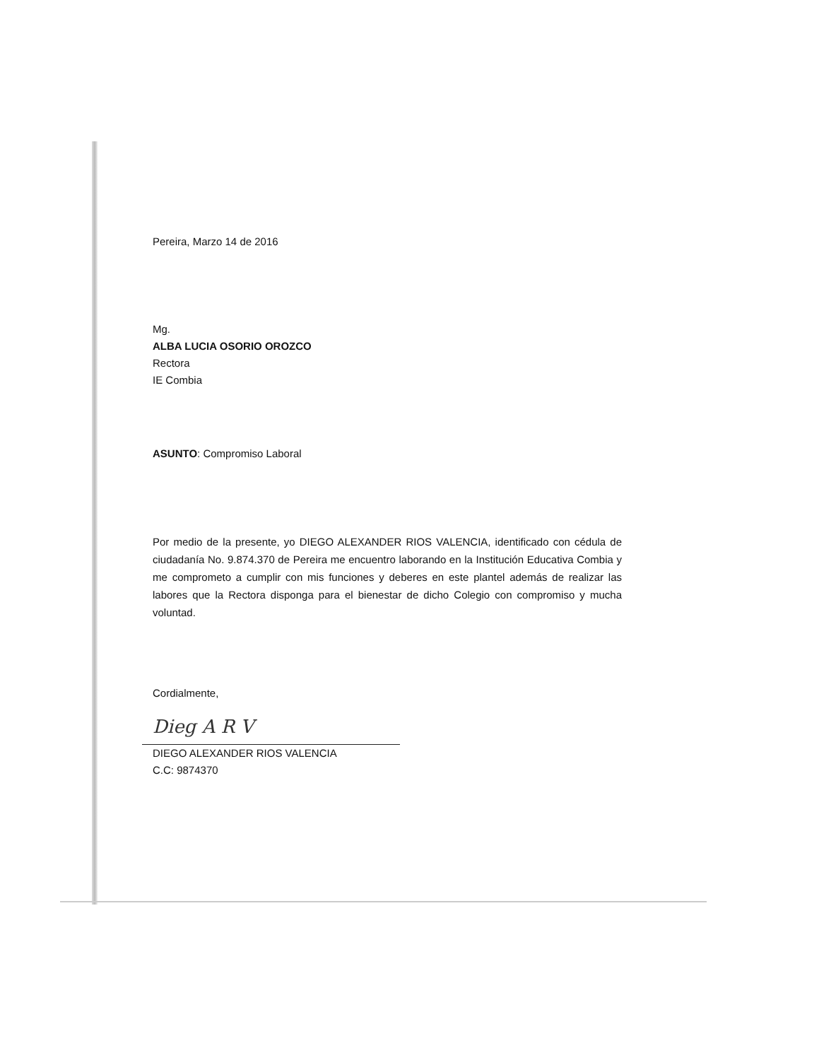Pereira, Marzo 14 de 2016
Mg.
ALBA LUCIA OSORIO OROZCO
Rectora
IE Combia
ASUNTO: Compromiso Laboral
Por medio de la presente, yo DIEGO ALEXANDER RIOS VALENCIA, identificado con cédula de ciudadanía No. 9.874.370 de Pereira me encuentro laborando en la Institución Educativa Combia y me comprometo a cumplir con mis funciones y deberes en este plantel además de realizar las labores que la Rectora disponga para el bienestar de dicho Colegio con compromiso y mucha voluntad.
Cordialmente,
Dieg A R V
DIEGO ALEXANDER RIOS VALENCIA
C.C: 9874370